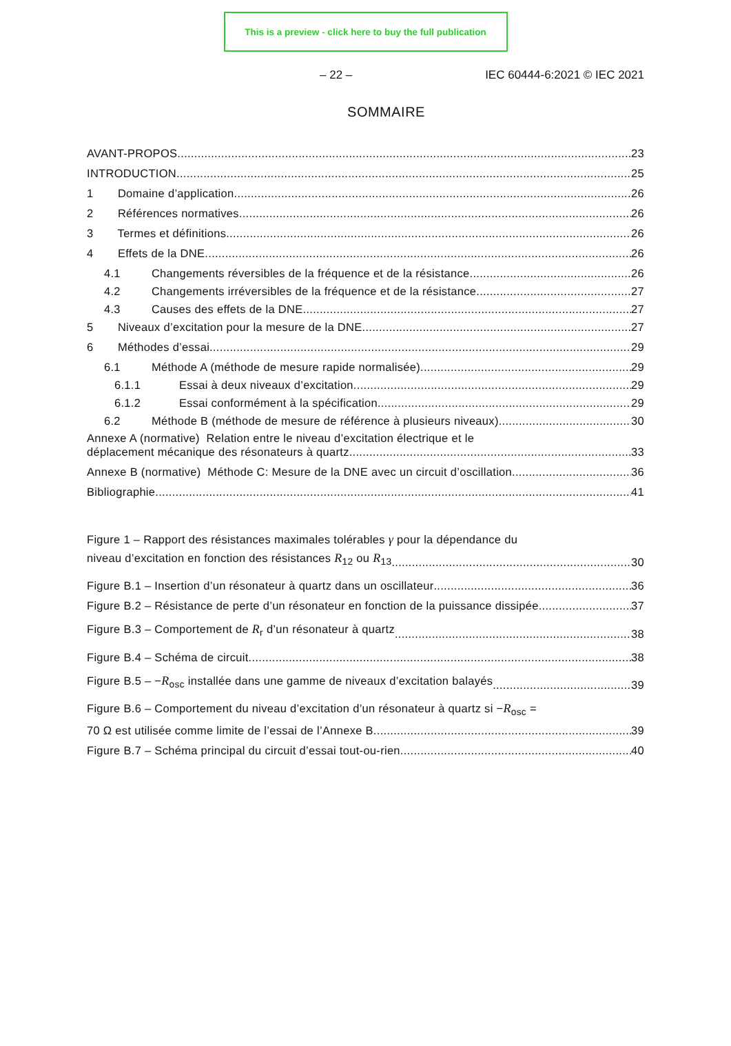This is a preview - click here to buy the full publication
– 22 – IEC 60444-6:2021 © IEC 2021
SOMMAIRE
AVANT-PROPOS 23
INTRODUCTION 25
1 Domaine d’application 26
2 Références normatives 26
3 Termes et définitions 26
4 Effets de la DNE 26
4.1 Changements réversibles de la fréquence et de la résistance 26
4.2 Changements irréversibles de la fréquence et de la résistance 27
4.3 Causes des effets de la DNE 27
5 Niveaux d’excitation pour la mesure de la DNE 27
6 Méthodes d’essai 29
6.1 Méthode A (méthode de mesure rapide normalisée) 29
6.1.1 Essai à deux niveaux d’excitation 29
6.1.2 Essai conformément à la spécification 29
6.2 Méthode B (méthode de mesure de référence à plusieurs niveaux) 30
Annexe A (normative) Relation entre le niveau d’excitation électrique et le
déplacement mécanique des résonateurs à quartz 33
Annexe B (normative) Méthode C: Mesure de la DNE avec un circuit d’oscillation 36
Bibliographie 41
Figure 1 – Rapport des résistances maximales tolérables γ pour la dépendance du
niveau d’excitation en fonction des résistances R<sub>12</sub> ou R<sub>13</sub> 30
Figure B.1 – Insertion d’un résonateur à quartz dans un oscillateur 36
Figure B.2 – Résistance de perte d’un résonateur en fonction de la puissance dissipée 37
Figure B.3 – Comportement de R<sub>r</sub> d’un résonateur à quartz 38
Figure B.4 – Schéma de circuit 38
Figure B.5 – −R<sub>osc</sub> installée dans une gamme de niveaux d’excitation balayés 39
Figure B.6 – Comportement du niveau d’excitation d’un résonateur à quartz si −R<sub>osc</sub> =
70 Ω est utilisée comme limite de l’essai de l’Annexe B 39
Figure B.7 – Schéma principal du circuit d’essai tout-ou-rien 40